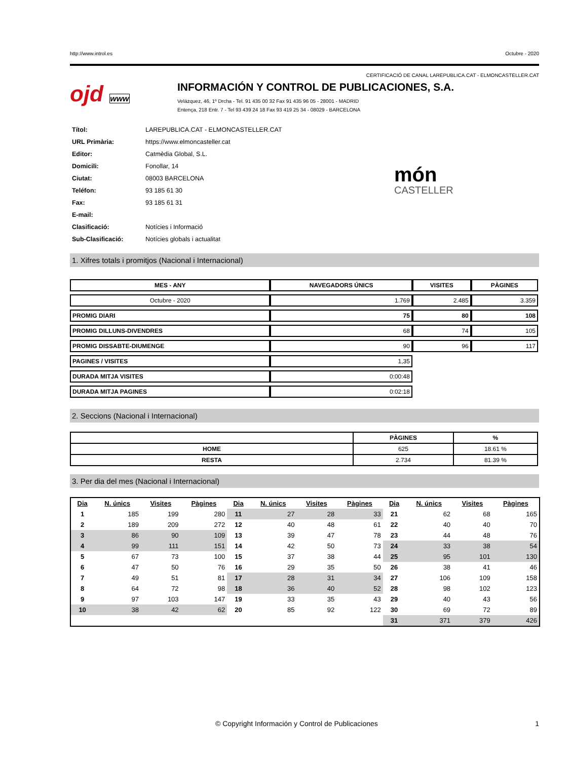http://www.introl.es Octubre - 2020
CERTIFICACIÓ DE CANAL LAREPUBLICA.CAT - ELMONCASTELLER.CAT
ojd www
INFORMACIÓN Y CONTROL DE PUBLICACIONES, S.A.
Velázquez, 46, 1º Drcha - Tel. 91 435 00 32 Fax 91 435 96 05 - 28001 - MADRID
Entença, 218 Entr. 7 - Tel 93 439 24 18 Fax 93 419 25 34 - 08029 - BARCELONA
| Títol: | LAREPUBLICA.CAT - ELMONCASTELLER.CAT |
| URL Primària: | https://www.elmoncasteller.cat |
| Editor: | Catmèdia Global, S.L. |
| Domicili: | Fonollar, 14 |
| Ciutat: | 08003 BARCELONA |
| Teléfon: | 93 185 61 30 |
| Fax: | 93 185 61 31 |
| E-mail: | |
| Clasificació: | Notícies i Informació |
| Sub-Clasificació: | Notícies globals i actualitat |
món
CASTELLER
1. Xifres totals i promitjos (Nacional i Internacional)
| MES - ANY | NAVEGADORS ÚNICS | VISITES | PÀGINES |
| --- | --- | --- | --- |
| Octubre - 2020 | 1.769 | 2.485 | 3.359 |
| PROMIG DIARI | 75 | 80 | 108 |
| PROMIG DILLUNS-DIVENDRES | 68 | 74 | 105 |
| PROMIG DISSABTE-DIUMENGE | 90 | 96 | 117 |
| PAGINES / VISITES | 1,35 | | |
| DURADA MITJA VISITES | 0:00:48 | | |
| DURADA MITJA PAGINES | 0:02:18 | | |
2. Seccions (Nacional i Internacional)
| | PÀGINES | % |
| --- | --- | --- |
| HOME | 625 | 18.61 % |
| RESTA | 2.734 | 81.39 % |
3. Per dia del mes (Nacional i Internacional)
| Dia | N. únics | Visites | Pàgines | Dia | N. únics | Visites | Pàgines | Dia | N. únics | Visites | Pàgines |
| --- | --- | --- | --- | --- | --- | --- | --- | --- | --- | --- | --- |
| 1 | 185 | 199 | 280 | 11 | 27 | 28 | 33 | 21 | 62 | 68 | 165 |
| 2 | 189 | 209 | 272 | 12 | 40 | 48 | 61 | 22 | 40 | 40 | 70 |
| 3 | 86 | 90 | 109 | 13 | 39 | 47 | 78 | 23 | 44 | 48 | 76 |
| 4 | 99 | 111 | 151 | 14 | 42 | 50 | 73 | 24 | 33 | 38 | 54 |
| 5 | 67 | 73 | 100 | 15 | 37 | 38 | 44 | 25 | 95 | 101 | 130 |
| 6 | 47 | 50 | 76 | 16 | 29 | 35 | 50 | 26 | 38 | 41 | 46 |
| 7 | 49 | 51 | 81 | 17 | 28 | 31 | 34 | 27 | 106 | 109 | 158 |
| 8 | 64 | 72 | 98 | 18 | 36 | 40 | 52 | 28 | 98 | 102 | 123 |
| 9 | 97 | 103 | 147 | 19 | 33 | 35 | 43 | 29 | 40 | 43 | 56 |
| 10 | 38 | 42 | 62 | 20 | 85 | 92 | 122 | 30 | 69 | 72 | 89 |
| | | | | | | | | 31 | 371 | 379 | 426 |
© Copyright Información y Control de Publicaciones 1